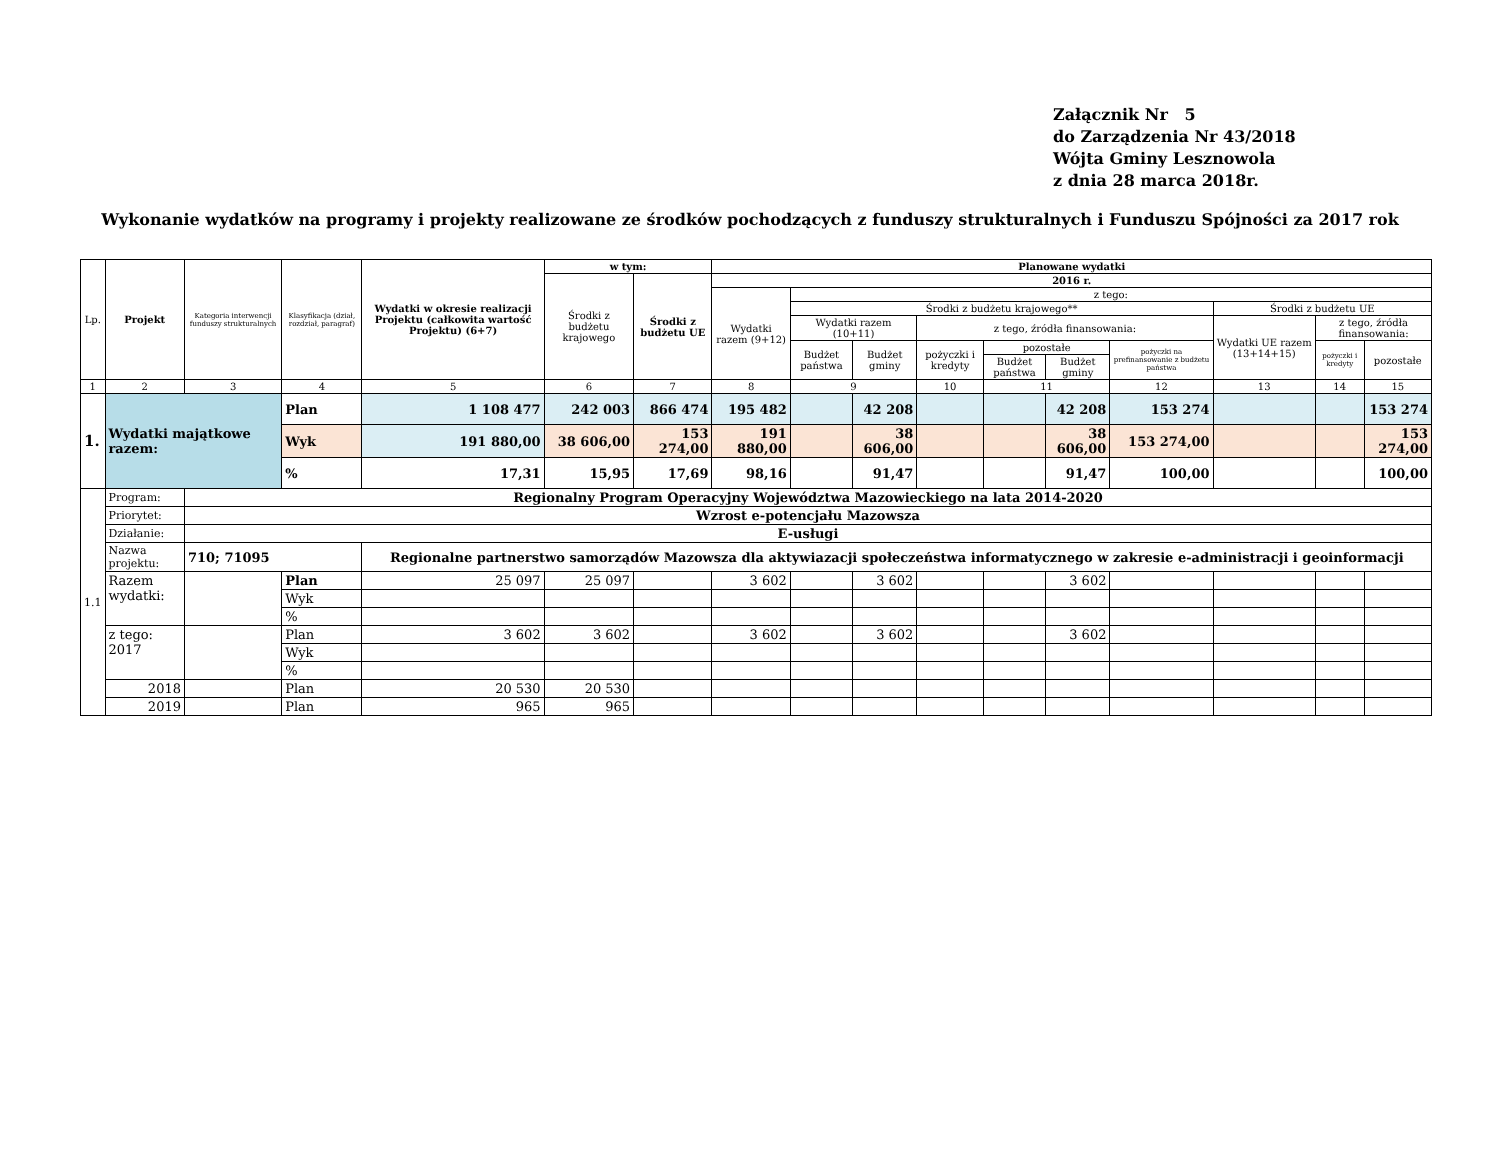Załącznik Nr 5
do Zarządzenia Nr 43/2018
Wójta Gminy Lesznowola
z dnia 28 marca 2018r.
Wykonanie wydatków na programy i projekty realizowane ze środków pochodzących z funduszy strukturalnych i Funduszu Spójności za 2017 rok
| Lp. | Projekt | Kategoria interwencji funduszy strukturalnych | Klasyfikacja (dział, rozdział, paragraf) | Wydatki w okresie realizacji Projektu (całkowita wartość Projektu) (6+7) | w tym: | | Planowane wydatki | | | | | | | | | |
| --- | --- | --- | --- | --- | --- | --- | --- | --- | --- | --- | --- | --- | --- | --- | --- | --- |
| | | | | | Środki z budżetu krajowego | Środki z budżetu UE | 2016 r. | | | | | | | | | |
| | | | | | | | Wydatki razem (9+12) | z tego: | | | | | | | | |
| | | | | | | | | Środki z budżetu krajowego** | | | | | | Środki z budżetu UE | | |
| | | | | | | | | Wydatki razem (10+11) | | z tego, źródła finansowania: | | | | Wydatki UE razem (13+14+15) | z tego, źródła finansowania: | |
| | | | | | | | | Budżet państwa | Budżet gminy | pożyczki i kredyty | pozostałe | | pożyczki na prefinansowanie z budżetu państwa | | pożyczki i kredyty | pozostałe |
| | | | | | | | | | | | Budżet państwa | Budżet gminy | | | | |
| 1 | 2 | 3 | 4 | 5 | 6 | 7 | 8 | 9 | | 10 | 11 | | 12 | 13 | 14 | 15 |
| 1. | Wydatki majątkowe razem: | | Plan | 1 108 477 | 242 003 | 866 474 | 195 482 | | 42 208 | | | 42 208 | 153 274 | | | 153 274 |
| | | | Wyk | 191 880,00 | 38 606,00 | 153 274,00 | 191 880,00 | | 38 606,00 | | | 38 606,00 | 153 274,00 | | | 153 274,00 |
| | | | % | 17,31 | 15,95 | 17,69 | 98,16 | | 91,47 | | | 91,47 | 100,00 | | | 100,00 |
| 1.1 | Program: | Regionalny Program Operacyjny Województwa Mazowieckiego na lata 2014-2020 | | | | | | | | | | | | | | |
| | Priorytet: | Wzrost e-potencjału Mazowsza | | | | | | | | | | | | | | |
| | Działanie: | E-usługi | | | | | | | | | | | | | | |
| | Nazwa projektu: | 710; 71095 | | Regionalne partnerstwo samorządów Mazowsza dla aktywiazacji społeczeństwa informatycznego w zakresie e-administracji i geoinformacji | | | | | | | | | | | | |
| | Razem wydatki: | | Plan | 25 097 | 25 097 | | 3 602 | | 3 602 | | | 3 602 | | | | |
| | | | Wyk | | | | | | | | | | | | | |
| | | | % | | | | | | | | | | | | | |
| | z tego: 2017 | | Plan | 3 602 | 3 602 | | 3 602 | | 3 602 | | | 3 602 | | | | |
| | | | Wyk | | | | | | | | | | | | | |
| | | | % | | | | | | | | | | | | | |
| | 2018 | | Plan | 20 530 | 20 530 | | | | | | | | | | | |
| | 2019 | | Plan | 965 | 965 | | | | | | | | | | | |